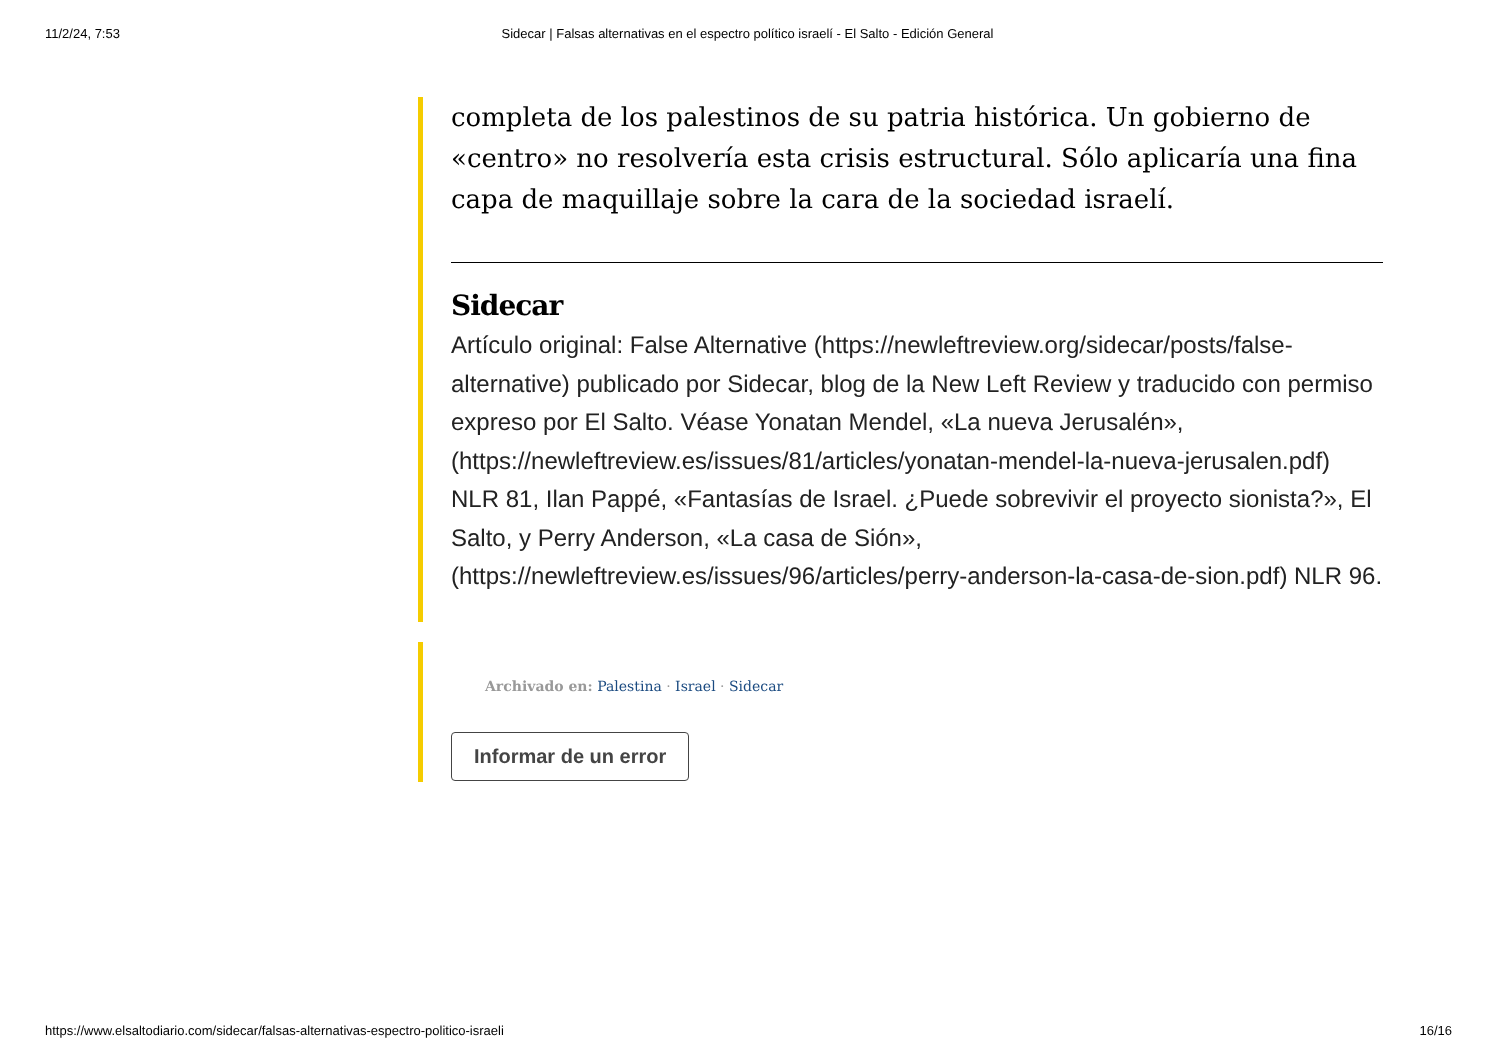11/2/24, 7:53 Sidecar | Falsas alternativas en el espectro político israelí - El Salto - Edición General
completa de los palestinos de su patria histórica. Un gobierno de «centro» no resolvería esta crisis estructural. Sólo aplicaría una fina capa de maquillaje sobre la cara de la sociedad israelí.
Sidecar
Artículo original: False Alternative (https://newleftreview.org/sidecar/posts/false-alternative) publicado por Sidecar, blog de la New Left Review y traducido con permiso expreso por El Salto. Véase Yonatan Mendel, «La nueva Jerusalén», (https://newleftreview.es/issues/81/articles/yonatan-mendel-la-nueva-jerusalen.pdf) NLR 81, Ilan Pappé, «Fantasías de Israel. ¿Puede sobrevivir el proyecto sionista?», El Salto, y Perry Anderson, «La casa de Sión», (https://newleftreview.es/issues/96/articles/perry-anderson-la-casa-de-sion.pdf) NLR 96.
Archivado en: Palestina · Israel · Sidecar
Informar de un error
https://www.elsaltodiario.com/sidecar/falsas-alternativas-espectro-politico-israeli 16/16